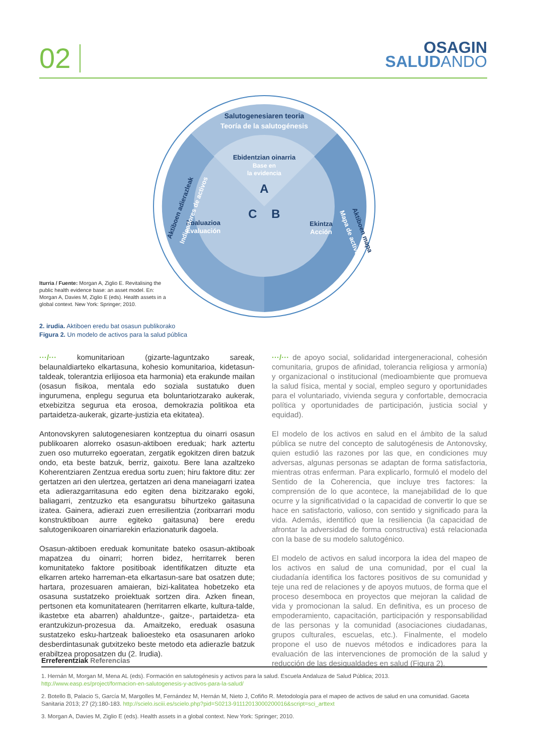02
OSAGIN
SALUD ANDO
Ebidentzian oinarria
Base en
la evidencia
A
B
C
Ebaluazioa
Evaluación
Ekintza
Acción
Salutogenesiaren teoria
Teoría de la salutogénesis
Aktiboen adierazleak
Indicadores de activos
Aktiboen mapa
Mapa de activos
Iturria / Fuente: Morgan A, Ziglio E. Revitalising the public health evidence base: an asset model. En: Morgan A, Davies M, Ziglio E (eds). Health assets in a global context. New York: Springer; 2010.
2. irudia. Aktiboen eredu bat osasun publikorako
Figura 2. Un modelo de activos para la salud pública
···/··· komunitarioan (gizarte-laguntzako sareak, belaunaldiarteko elkartasuna, kohesio komunitarioa, kidetasun-taldeak, tolerantzia erlijiosoa eta harmonia) eta erakunde mailan (osasun fisikoa, mentala edo soziala sustatuko duen ingurumena, enplegu segurua eta boluntariotzarako aukerak, etxebizitza segurua eta erosoa, demokrazia politikoa eta partaidetza-aukerak, gizarte-justizia eta ekitatea).
Antonovskyren salutogenesiaren kontzeptua du oinarri osasun publikoaren alorreko osasun-aktiboen ereduak; hark aztertu zuen oso muturreko egoeratan, zergatik egokitzen diren batzuk ondo, eta beste batzuk, berriz, gaixotu. Bere lana azaltzeko Koherentziaren Zentzua eredua sortu zuen; hiru faktore ditu: zer gertatzen ari den ulertzea, gertatzen ari dena maneiagarri izatea eta adierazgarritasuna edo egiten dena bizitzarako egoki, baliagarri, zentzuzko eta esanguratsu bihurtzeko gaitasuna izatea. Gainera, adierazi zuen erresilientzia (zoritxarrari modu konstruktiboan aurre egiteko gaitasuna) bere eredu salutogenikoaren oinarriarekin erlazionaturik dagoela.
Osasun-aktiboen ereduak komunitate bateko osasun-aktiboak mapatzea du oinarri; horren bidez, herritarrek beren komunitateko faktore positiboak identifikatzen dituzte eta elkarren arteko harreman-eta elkartasun-sare bat osatzen dute; hartara, prozesuaren amaieran, bizi-kalitatea hobetzeko eta osasuna sustatzeko proiektuak sortzen dira. Azken finean, pertsonen eta komunitatearen (herritarren elkarte, kultura-talde, ikastetxe eta abarren) ahalduntze-, gaitze-, partaidetza- eta erantzukizun-prozesua da. Amaitzeko, ereduak osasuna sustatzeko esku-hartzeak balioesteko eta osasunaren arloko desberdintasunak gutxitzeko beste metodo eta adierazle batzuk erabiltzea proposatzen du (2. Irudia).
···/··· de apoyo social, solidaridad intergeneracional, cohesión comunitaria, grupos de afinidad, tolerancia religiosa y armonía) y organizacional o institucional (medioambiente que promueva la salud física, mental y social, empleo seguro y oportunidades para el voluntariado, vivienda segura y confortable, democracia política y oportunidades de participación, justicia social y equidad).
El modelo de los activos en salud en el ámbito de la salud pública se nutre del concepto de salutogénesis de Antonovsky, quien estudió las razones por las que, en condiciones muy adversas, algunas personas se adaptan de forma satisfactoria, mientras otras enferman. Para explicarlo, formuló el modelo del Sentido de la Coherencia, que incluye tres factores: la comprensión de lo que acontece, la manejabilidad de lo que ocurre y la significatividad o la capacidad de convertir lo que se hace en satisfactorio, valioso, con sentido y significado para la vida. Además, identificó que la resiliencia (la capacidad de afrontar la adversidad de forma constructiva) está relacionada con la base de su modelo salutogénico.
El modelo de activos en salud incorpora la idea del mapeo de los activos en salud de una comunidad, por el cual la ciudadanía identifica los factores positivos de su comunidad y teje una red de relaciones y de apoyos mutuos, de forma que el proceso desemboca en proyectos que mejoran la calidad de vida y promocionan la salud. En definitiva, es un proceso de empoderamiento, capacitación, participación y responsabilidad de las personas y la comunidad (asociaciones ciudadanas, grupos culturales, escuelas, etc.). Finalmente, el modelo propone el uso de nuevos métodos e indicadores para la evaluación de las intervenciones de promoción de la salud y reducción de las desigualdades en salud (Figura 2).
Erreferentziak Referencias
1. Hernán M, Morgan M, Mena AL (eds). Formación en salutogénesis y activos para la salud. Escuela Andaluza de Salud Pública; 2013.
http://www.easp.es/project/formacion-en-salutogenesis-y-activos-para-la-salud/
2. Botello B, Palacio S, García M, Margolles M, Fernández M, Hernán M, Nieto J, Cofiño R. Metodología para el mapeo de activos de salud en una comunidad. Gaceta Sanitaria 2013; 27 (2):180-183. http://scielo.isciii.es/scielo.php?pid=S0213-91112013000200016&script=sci_arttext
3. Morgan A, Davies M, Ziglio E (eds). Health assets in a global context. New York: Springer; 2010.